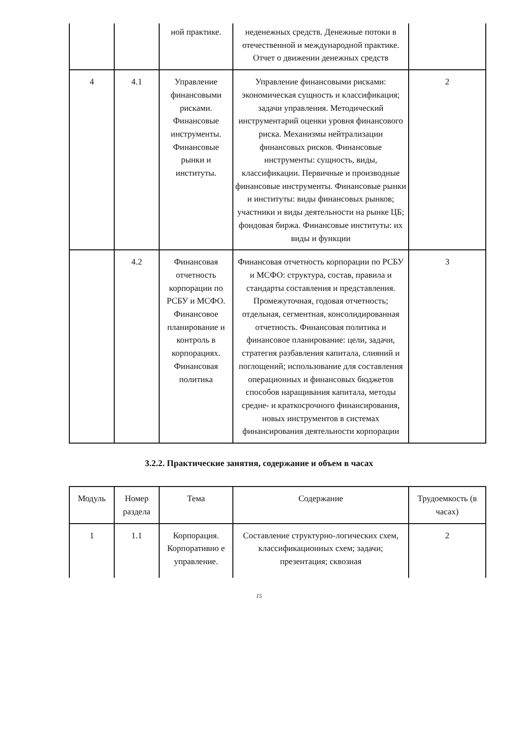| | | ной практике. | неденежных средств. Денежные потоки в отечественной и международной практике. Отчет о движении денежных средств | |
| 4 | 4.1 | Управление финансовыми рисками. Финансовые инструменты. Финансовые рынки и институты. | Управление финансовыми рисками: экономическая сущность и классификация; задачи управления. Методический инструментарий оценки уровня финансового риска. Механизмы нейтрализации финансовых рисков. Финансовые инструменты: сущность, виды, классификации. Первичные и производные финансовые инструменты. Финансовые рынки и институты: виды финансовых рынков; участники и виды деятельности на рынке ЦБ; фондовая биржа. Финансовые институты: их виды и функции | 2 |
| | 4.2 | Финансовая отчетность корпорации по РСБУ и МСФО. Финансовое планирование и контроль в корпорациях. Финансовая политика | Финансовая отчетность корпорации по РСБУ и МСФО: структура, состав, правила и стандарты составления и представления. Промежуточная, годовая отчетность; отдельная, сегментная, консолидированная отчетность. Финансовая политика и финансовое планирование: цели, задачи, стратегия разбавления капитала, слияний и поглощений; использование для составления операционных и финансовых бюджетов способов наращивания капитала, методы средне- и краткосрочного финансирования, новых инструментов в системах финансирования деятельности корпорации | 3 |
3.2.2. Практические занятия, содержание и объем в часах
| Модуль | Номер раздела | Тема | Содержание | Трудоемкость (в часах) |
| --- | --- | --- | --- | --- |
| 1 | 1.1 | Корпорация. Корпоративно е управление. | Составление структурно-логических схем, классификационных схем; задачи; презентация; сквозная | 2 |
15